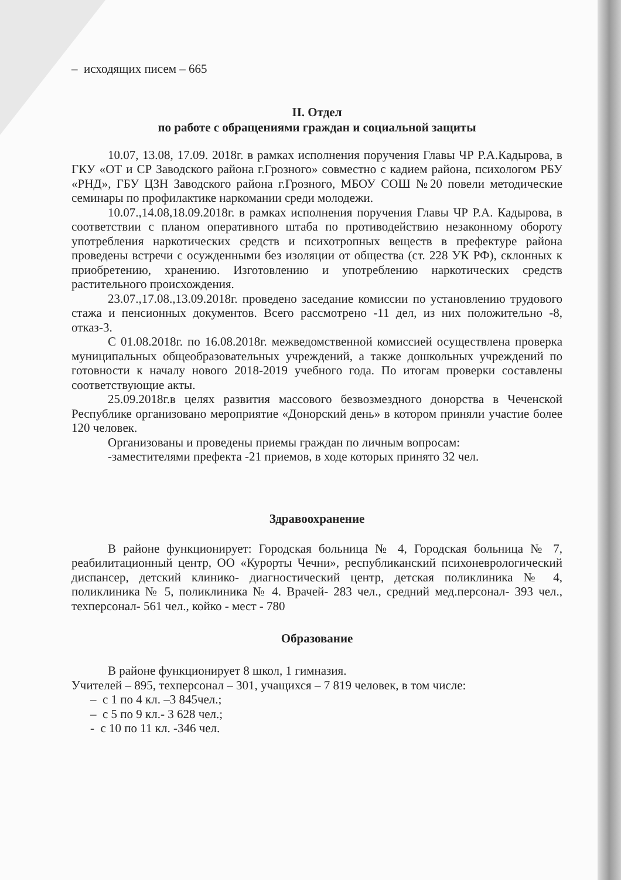– исходящих писем – 665
II. Отдел
по работе с обращениями граждан и социальной защиты
10.07, 13.08, 17.09. 2018г. в рамках исполнения поручения Главы ЧР Р.А.Кадырова, в ГКУ «ОТ и СР Заводского района г.Грозного» совместно с кадием района, психологом РБУ «РНД», ГБУ ЦЗН Заводского района г.Грозного, МБОУ СОШ №20 повели методические семинары по профилактике наркомании среди молодежи.
10.07.,14.08,18.09.2018г. в рамках исполнения поручения Главы ЧР Р.А. Кадырова, в соответствии с планом оперативного штаба по противодействию незаконному обороту употребления наркотических средств и психотропных веществ в префектуре района проведены встречи с осужденными без изоляции от общества (ст. 228 УК РФ), склонных к приобретению, хранению. Изготовлению и употреблению наркотических средств растительного происхождения.
23.07.,17.08.,13.09.2018г. проведено заседание комиссии по установлению трудового стажа и пенсионных документов. Всего рассмотрено -11 дел, из них положительно -8, отказ-3.
С 01.08.2018г. по 16.08.2018г. межведомственной комиссией осуществлена проверка муниципальных общеобразовательных учреждений, а также дошкольных учреждений по готовности к началу нового 2018-2019 учебного года. По итогам проверки составлены соответствующие акты.
25.09.2018г.в целях развития массового безвозмездного донорства в Чеченской Республике организовано мероприятие «Донорский день» в котором приняли участие более 120 человек.
Организованы и проведены приемы граждан по личным вопросам:
-заместителями префекта -21 приемов, в ходе которых принято 32 чел.
Здравоохранение
В районе функционирует: Городская больница № 4, Городская больница № 7, реабилитационный центр, ОО «Курорты Чечни», республиканский психоневрологический диспансер, детский клинико- диагностический центр, детская поликлиника № 4, поликлиника № 5, поликлиника № 4. Врачей- 283 чел., средний мед.персонал- 393 чел., техперсонал- 561 чел., койко - мест - 780
Образование
В районе функционирует 8 школ, 1 гимназия.
Учителей – 895, техперсонал – 301, учащихся – 7 819 человек, в том числе:
– с 1 по 4 кл. –3 845чел.;
– с 5 по 9 кл.- 3 628 чел.;
- с 10 по 11 кл. -346 чел.